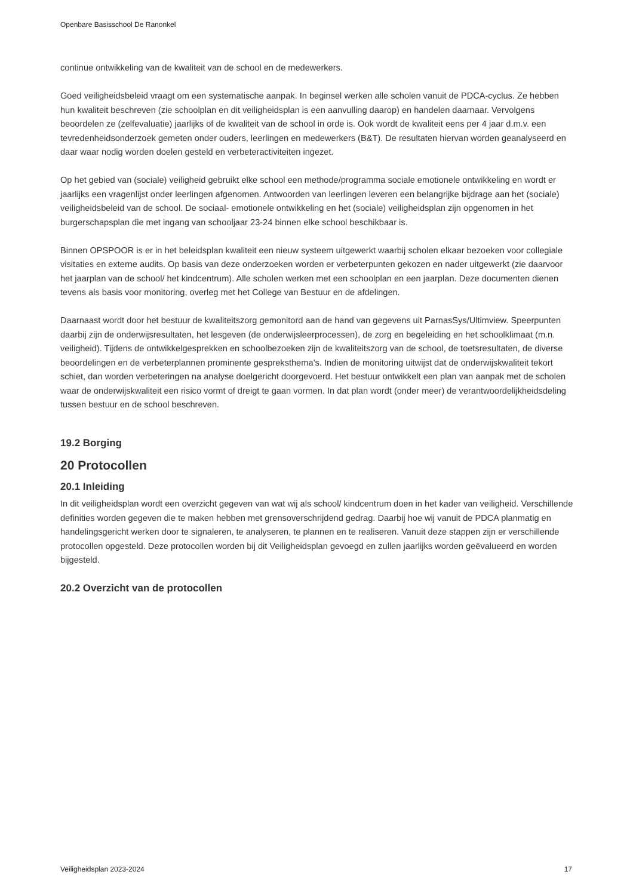Openbare Basisschool De Ranonkel
continue ontwikkeling van de kwaliteit van de school en de medewerkers.
Goed veiligheidsbeleid vraagt om een systematische aanpak. In beginsel werken alle scholen vanuit de PDCA-cyclus. Ze hebben hun kwaliteit beschreven (zie schoolplan en dit veiligheidsplan is een aanvulling daarop) en handelen daarnaar. Vervolgens beoordelen ze (zelfevaluatie) jaarlijks of de kwaliteit van de school in orde is. Ook wordt de kwaliteit eens per 4 jaar d.m.v. een tevredenheidsonderzoek gemeten onder ouders, leerlingen en medewerkers (B&T). De resultaten hiervan worden geanalyseerd en daar waar nodig worden doelen gesteld en verbeteractiviteiten ingezet.
Op het gebied van (sociale) veiligheid gebruikt elke school een methode/programma sociale emotionele ontwikkeling en wordt er jaarlijks een vragenlijst onder leerlingen afgenomen. Antwoorden van leerlingen leveren een belangrijke bijdrage aan het (sociale) veiligheidsbeleid van de school. De sociaal- emotionele ontwikkeling en het (sociale) veiligheidsplan zijn opgenomen in het burgerschapsplan die met ingang van schooljaar 23-24 binnen elke school beschikbaar is.
Binnen OPSPOOR is er in het beleidsplan kwaliteit een nieuw systeem uitgewerkt waarbij scholen elkaar bezoeken voor collegiale visitaties en externe audits. Op basis van deze onderzoeken worden er verbeterpunten gekozen en nader uitgewerkt (zie daarvoor het jaarplan van de school/ het kindcentrum). Alle scholen werken met een schoolplan en een jaarplan. Deze documenten dienen tevens als basis voor monitoring, overleg met het College van Bestuur en de afdelingen.
Daarnaast wordt door het bestuur de kwaliteitszorg gemonitord aan de hand van gegevens uit ParnasSys/Ultimview. Speerpunten daarbij zijn de onderwijsresultaten, het lesgeven (de onderwijsleerprocessen), de zorg en begeleiding en het schoolklimaat (m.n. veiligheid). Tijdens de ontwikkelgesprekken en schoolbezoeken zijn de kwaliteitszorg van de school, de toetsresultaten, de diverse beoordelingen en de verbeterplannen prominente gespreksthema’s. Indien de monitoring uitwijst dat de onderwijskwaliteit tekort schiet, dan worden verbeteringen na analyse doelgericht doorgevoerd. Het bestuur ontwikkelt een plan van aanpak met de scholen waar de onderwijskwaliteit een risico vormt of dreigt te gaan vormen. In dat plan wordt (onder meer) de verantwoordelijkheidsdeling tussen bestuur en de school beschreven.
19.2 Borging
20 Protocollen
20.1 Inleiding
In dit veiligheidsplan wordt een overzicht gegeven van wat wij als school/ kindcentrum doen in het kader van veiligheid. Verschillende definities worden gegeven die te maken hebben met grensoverschrijdend gedrag. Daarbij hoe wij vanuit de PDCA planmatig en handelingsgericht werken door te signaleren, te analyseren, te plannen en te realiseren. Vanuit deze stappen zijn er verschillende protocollen opgesteld. Deze protocollen worden bij dit Veiligheidsplan gevoegd en zullen jaarlijks worden geëvalueerd en worden bijgesteld.
20.2 Overzicht van de protocollen
Veiligheidsplan 2023-2024 17